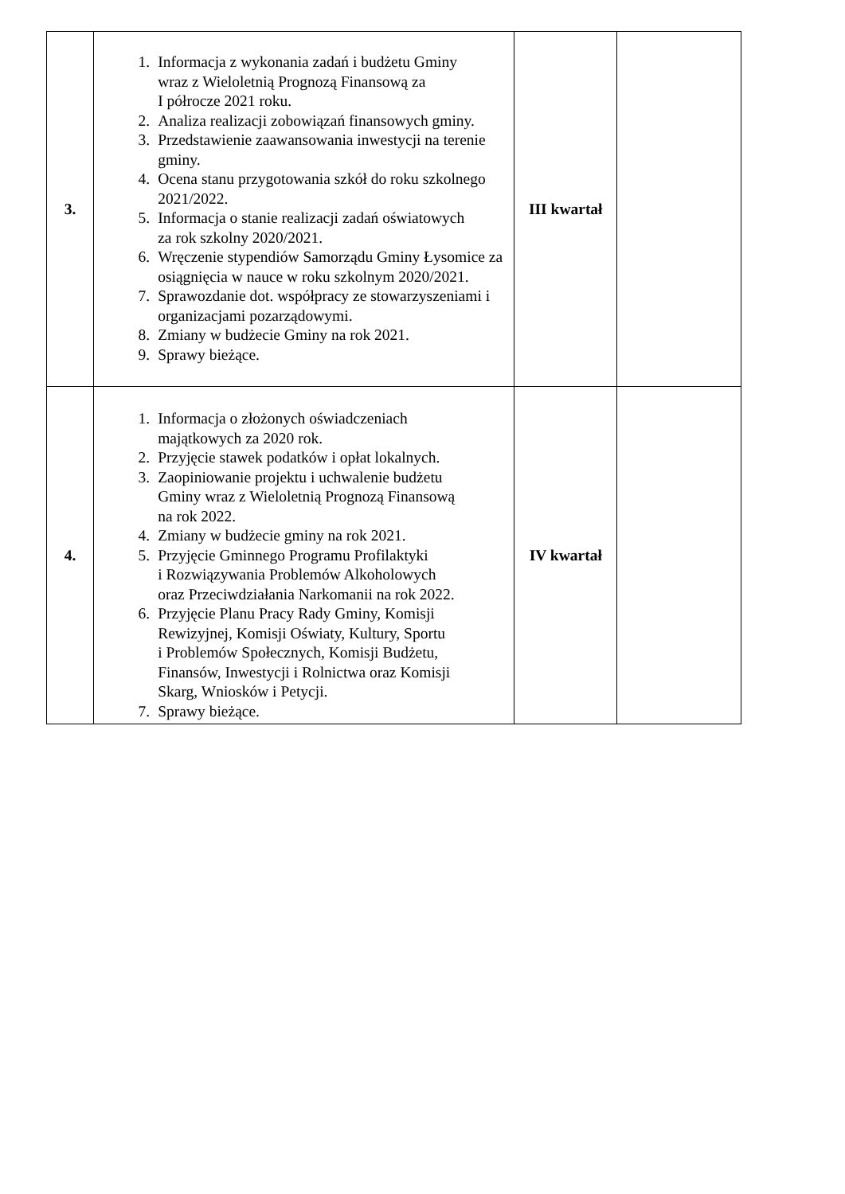| 3. | 1. Informacja z wykonania zadań i budżetu Gminy wraz z Wieloletnią Prognozą Finansową za I półrocze 2021 roku. 2. Analiza realizacji zobowiązań finansowych gminy. 3. Przedstawienie zaawansowania inwestycji na terenie gminy. 4. Ocena stanu przygotowania szkół do roku szkolnego 2021/2022. 5. Informacja o stanie realizacji zadań oświatowych za rok szkolny 2020/2021. 6. Wręczenie stypendiów Samorządu Gminy Łysomice za osiągnięcia w nauce w roku szkolnym 2020/2021. 7. Sprawozdanie dot. współpracy ze stowarzyszeniami i organizacjami pozarządowymi. 8. Zmiany w budżecie Gminy na rok 2021. 9. Sprawy bieżące. | III kwartał | |
| 4. | 1. Informacja o złożonych oświadczeniach majątkowych za 2020 rok. 2. Przyjęcie stawek podatków i opłat lokalnych. 3. Zaopiniowanie projektu i uchwalenie budżetu Gminy wraz z Wieloletnią Prognozą Finansową na rok 2022. 4. Zmiany w budżecie gminy na rok 2021. 5. Przyjęcie Gminnego Programu Profilaktyki i Rozwiązywania Problemów Alkoholowych oraz Przeciwdziałania Narkomanii na rok 2022. 6. Przyjęcie Planu Pracy Rady Gminy, Komisji Rewizyjnej, Komisji Oświaty, Kultury, Sportu i Problemów Społecznych, Komisji Budżetu, Finansów, Inwestycji i Rolnictwa oraz Komisji Skarg, Wniosków i Petycji. 7. Sprawy bieżące. | IV kwartał | |